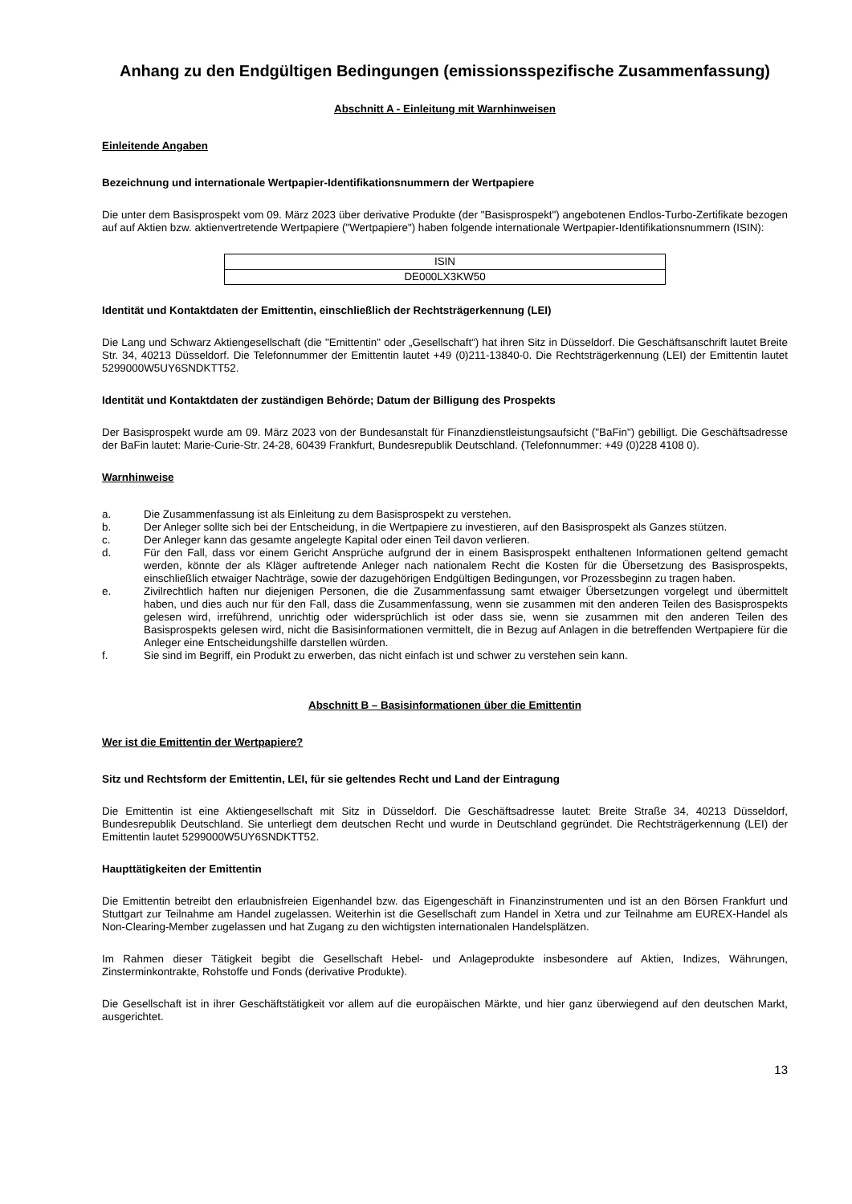Anhang zu den Endgültigen Bedingungen (emissionsspezifische Zusammenfassung)
Abschnitt A - Einleitung mit Warnhinweisen
Einleitende Angaben
Bezeichnung und internationale Wertpapier-Identifikationsnummern der Wertpapiere
Die unter dem Basisprospekt vom 09. März 2023 über derivative Produkte (der "Basisprospekt") angebotenen Endlos-Turbo-Zertifikate bezogen auf auf Aktien bzw. aktienvertretende Wertpapiere ("Wertpapiere") haben folgende internationale Wertpapier-Identifikationsnummern (ISIN):
| ISIN |
| --- |
| DE000LX3KW50 |
Identität und Kontaktdaten der Emittentin, einschließlich der Rechtsträgerkennung (LEI)
Die Lang und Schwarz Aktiengesellschaft (die "Emittentin" oder „Gesellschaft“) hat ihren Sitz in Düsseldorf. Die Geschäftsanschrift lautet Breite Str. 34, 40213 Düsseldorf. Die Telefonnummer der Emittentin lautet +49 (0)211-13840-0. Die Rechtsträgerkennung (LEI) der Emittentin lautet 5299000W5UY6SNDKTT52.
Identität und Kontaktdaten der zuständigen Behörde; Datum der Billigung des Prospekts
Der Basisprospekt wurde am 09. März 2023 von der Bundesanstalt für Finanzdienstleistungsaufsicht ("BaFin") gebilligt. Die Geschäftsadresse der BaFin lautet: Marie-Curie-Str. 24-28, 60439 Frankfurt, Bundesrepublik Deutschland. (Telefonnummer: +49 (0)228 4108 0).
Warnhinweise
a. Die Zusammenfassung ist als Einleitung zu dem Basisprospekt zu verstehen.
b. Der Anleger sollte sich bei der Entscheidung, in die Wertpapiere zu investieren, auf den Basisprospekt als Ganzes stützen.
c. Der Anleger kann das gesamte angelegte Kapital oder einen Teil davon verlieren.
d. Für den Fall, dass vor einem Gericht Ansprüche aufgrund der in einem Basisprospekt enthaltenen Informationen geltend gemacht werden, könnte der als Kläger auftretende Anleger nach nationalem Recht die Kosten für die Übersetzung des Basisprospekts, einschließlich etwaiger Nachträge, sowie der dazugehörigen Endgültigen Bedingungen, vor Prozessbeginn zu tragen haben.
e. Zivilrechtlich haften nur diejenigen Personen, die die Zusammenfassung samt etwaiger Übersetzungen vorgelegt und übermittelt haben, und dies auch nur für den Fall, dass die Zusammenfassung, wenn sie zusammen mit den anderen Teilen des Basisprospekts gelesen wird, irreführend, unrichtig oder widersprüchlich ist oder dass sie, wenn sie zusammen mit den anderen Teilen des Basisprospekts gelesen wird, nicht die Basisinformationen vermittelt, die in Bezug auf Anlagen in die betreffenden Wertpapiere für die Anleger eine Entscheidungshilfe darstellen würden.
f. Sie sind im Begriff, ein Produkt zu erwerben, das nicht einfach ist und schwer zu verstehen sein kann.
Abschnitt B – Basisinformationen über die Emittentin
Wer ist die Emittentin der Wertpapiere?
Sitz und Rechtsform der Emittentin, LEI, für sie geltendes Recht und Land der Eintragung
Die Emittentin ist eine Aktiengesellschaft mit Sitz in Düsseldorf. Die Geschäftsadresse lautet: Breite Straße 34, 40213 Düsseldorf, Bundesrepublik Deutschland. Sie unterliegt dem deutschen Recht und wurde in Deutschland gegründet. Die Rechtsträgerkennung (LEI) der Emittentin lautet 5299000W5UY6SNDKTT52.
Haupttätigkeiten der Emittentin
Die Emittentin betreibt den erlaubnisfreien Eigenhandel bzw. das Eigengeschäft in Finanzinstrumenten und ist an den Börsen Frankfurt und Stuttgart zur Teilnahme am Handel zugelassen. Weiterhin ist die Gesellschaft zum Handel in Xetra und zur Teilnahme am EUREX-Handel als Non-Clearing-Member zugelassen und hat Zugang zu den wichtigsten internationalen Handelsplätzen.
Im Rahmen dieser Tätigkeit begibt die Gesellschaft Hebel- und Anlageprodukte insbesondere auf Aktien, Indizes, Währungen, Zinsterminkontrakte, Rohstoffe und Fonds (derivative Produkte).
Die Gesellschaft ist in ihrer Geschäftstätigkeit vor allem auf die europäischen Märkte, und hier ganz überwiegend auf den deutschen Markt, ausgerichtet.
13